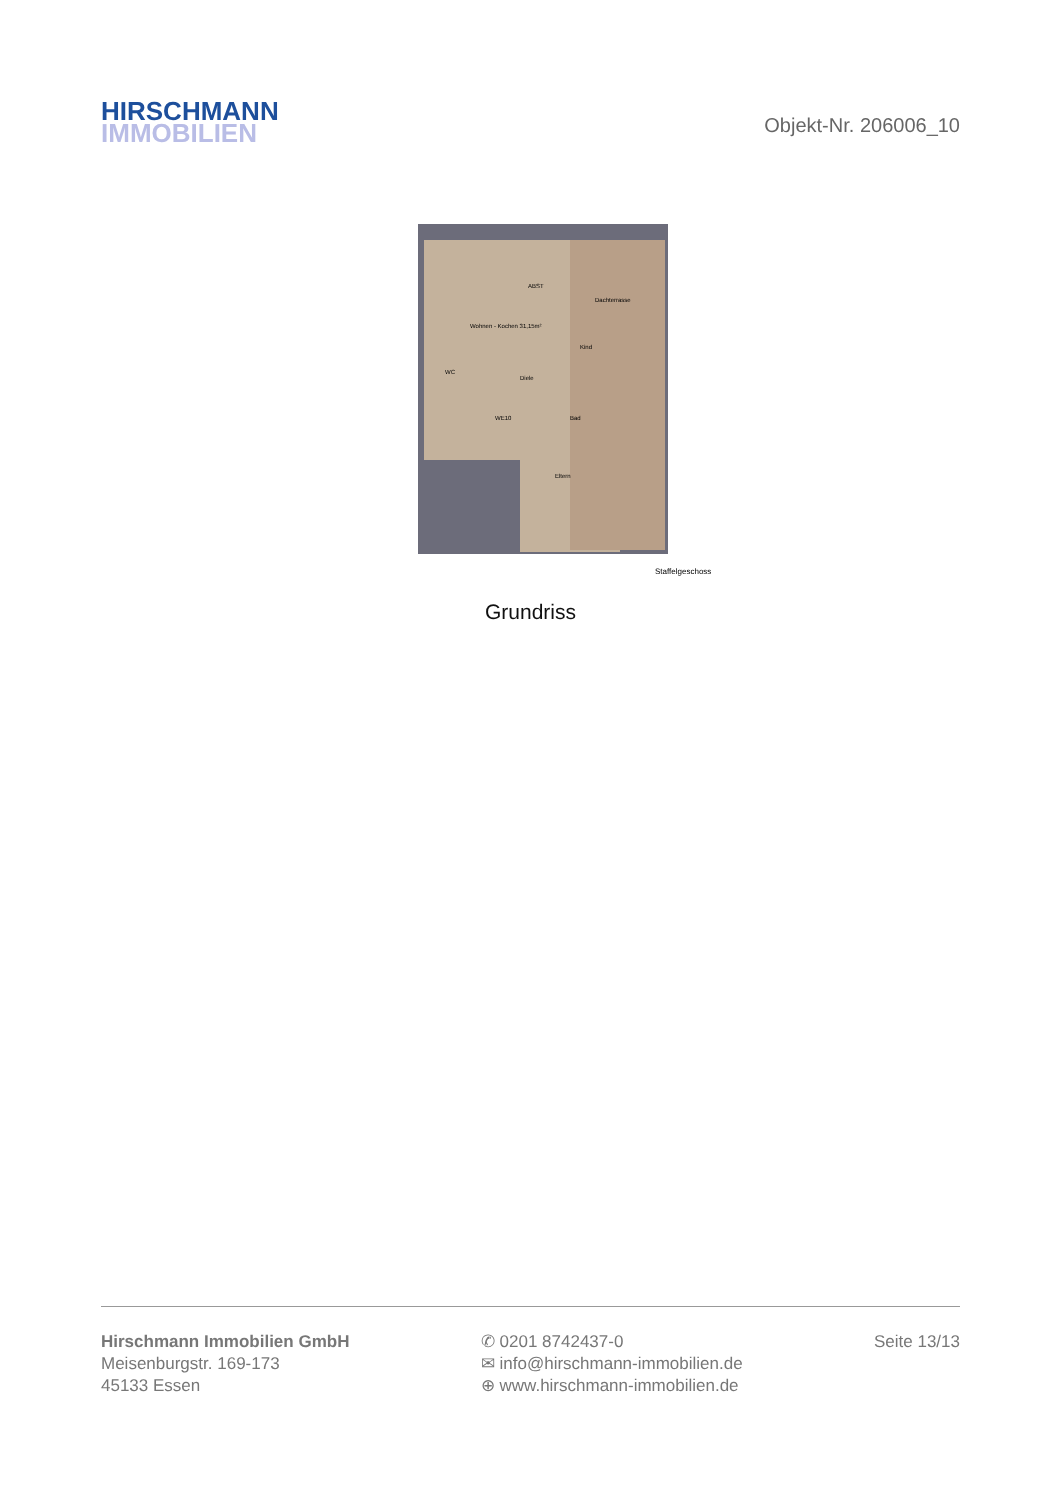HIRSCHMANN
IMMOBILIEN
Objekt-Nr. 206006_10
Wohnen - Kochen 31,15m²
Dachterrasse
Kind
Diele
WC
Bad
Eltern
ABST
WE10
Staffelgeschoss
Grundriss
Hirschmann Immobilien GmbH
Meisenburgstr. 169-173
45133 Essen
✆ 0201 8742437-0
✉ info@hirschmann-immobilien.de
⊕ www.hirschmann-immobilien.de
Seite 13/13